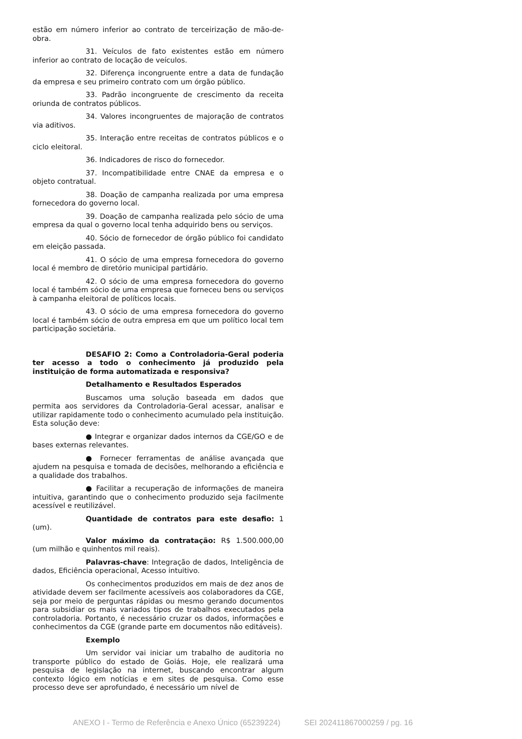estão em número inferior ao contrato de terceirização de mão-de-obra.
31. Veículos de fato existentes estão em número inferior ao contrato de locação de veículos.
32. Diferença incongruente entre a data de fundação da empresa e seu primeiro contrato com um órgão público.
33. Padrão incongruente de crescimento da receita oriunda de contratos públicos.
34. Valores incongruentes de majoração de contratos via aditivos.
35. Interação entre receitas de contratos públicos e o ciclo eleitoral.
36. Indicadores de risco do fornecedor.
37. Incompatibilidade entre CNAE da empresa e o objeto contratual.
38. Doação de campanha realizada por uma empresa fornecedora do governo local.
39. Doação de campanha realizada pelo sócio de uma empresa da qual o governo local tenha adquirido bens ou serviços.
40. Sócio de fornecedor de órgão público foi candidato em eleição passada.
41. O sócio de uma empresa fornecedora do governo local é membro de diretório municipal partidário.
42. O sócio de uma empresa fornecedora do governo local é também sócio de uma empresa que forneceu bens ou serviços à campanha eleitoral de políticos locais.
43. O sócio de uma empresa fornecedora do governo local é também sócio de outra empresa em que um político local tem participação societária.
DESAFIO 2: Como a Controladoria-Geral poderia ter acesso a todo o conhecimento já produzido pela instituição de forma automatizada e responsiva?
Detalhamento e Resultados Esperados
Buscamos uma solução baseada em dados que permita aos servidores da Controladoria-Geral acessar, analisar e utilizar rapidamente todo o conhecimento acumulado pela instituição. Esta solução deve:
● Integrar e organizar dados internos da CGE/GO e de bases externas relevantes.
● Fornecer ferramentas de análise avançada que ajudem na pesquisa e tomada de decisões, melhorando a eficiência e a qualidade dos trabalhos.
● Facilitar a recuperação de informações de maneira intuitiva, garantindo que o conhecimento produzido seja facilmente acessível e reutilizável.
Quantidade de contratos para este desafio: 1 (um).
Valor máximo da contratação: R$ 1.500.000,00 (um milhão e quinhentos mil reais).
Palavras-chave: Integração de dados, Inteligência de dados, Eficiência operacional, Acesso intuitivo.
Os conhecimentos produzidos em mais de dez anos de atividade devem ser facilmente acessíveis aos colaboradores da CGE, seja por meio de perguntas rápidas ou mesmo gerando documentos para subsidiar os mais variados tipos de trabalhos executados pela controladoria. Portanto, é necessário cruzar os dados, informações e conhecimentos da CGE (grande parte em documentos não editáveis).
Exemplo
Um servidor vai iniciar um trabalho de auditoria no transporte público do estado de Goiás. Hoje, ele realizará uma pesquisa de legislação na internet, buscando encontrar algum contexto lógico em notícias e em sites de pesquisa. Como esse processo deve ser aprofundado, é necessário um nível de
ANEXO I - Termo de Referência e Anexo Único (65239224) SEI 202411867000259 / pg. 16